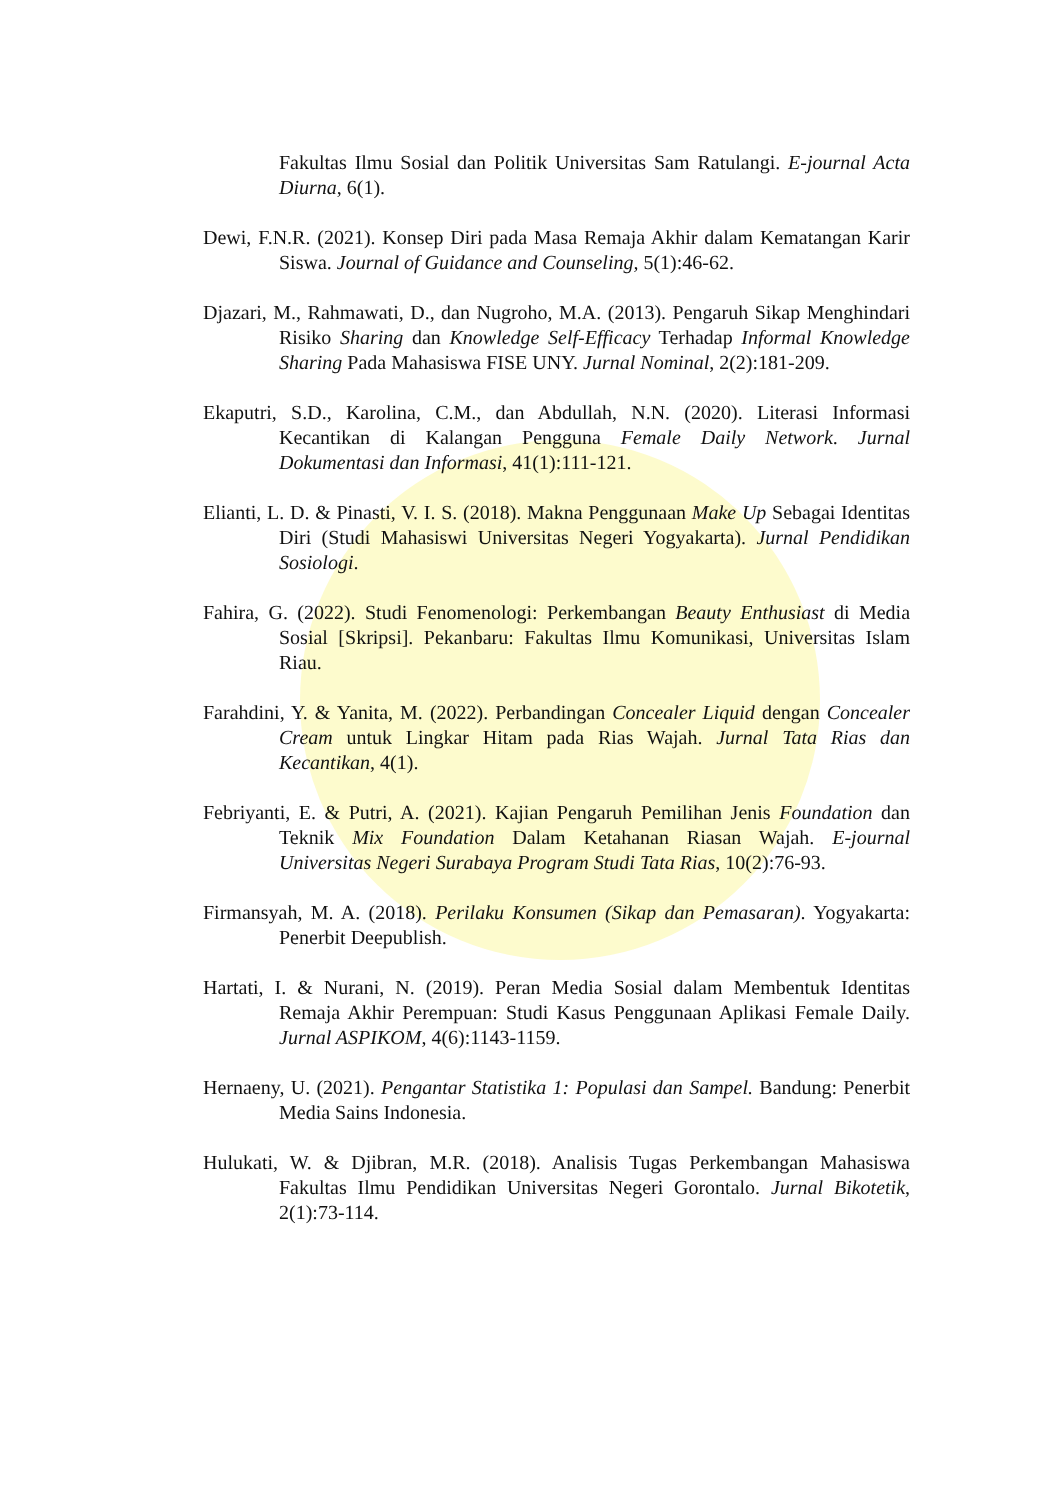Fakultas Ilmu Sosial dan Politik Universitas Sam Ratulangi. E-journal Acta Diurna, 6(1).
Dewi, F.N.R. (2021). Konsep Diri pada Masa Remaja Akhir dalam Kematangan Karir Siswa. Journal of Guidance and Counseling, 5(1):46-62.
Djazari, M., Rahmawati, D., dan Nugroho, M.A. (2013). Pengaruh Sikap Menghindari Risiko Sharing dan Knowledge Self-Efficacy Terhadap Informal Knowledge Sharing Pada Mahasiswa FISE UNY. Jurnal Nominal, 2(2):181-209.
Ekaputri, S.D., Karolina, C.M., dan Abdullah, N.N. (2020). Literasi Informasi Kecantikan di Kalangan Pengguna Female Daily Network. Jurnal Dokumentasi dan Informasi, 41(1):111-121.
Elianti, L. D. & Pinasti, V. I. S. (2018). Makna Penggunaan Make Up Sebagai Identitas Diri (Studi Mahasiswi Universitas Negeri Yogyakarta). Jurnal Pendidikan Sosiologi.
Fahira, G. (2022). Studi Fenomenologi: Perkembangan Beauty Enthusiast di Media Sosial [Skripsi]. Pekanbaru: Fakultas Ilmu Komunikasi, Universitas Islam Riau.
Farahdini, Y. & Yanita, M. (2022). Perbandingan Concealer Liquid dengan Concealer Cream untuk Lingkar Hitam pada Rias Wajah. Jurnal Tata Rias dan Kecantikan, 4(1).
Febriyanti, E. & Putri, A. (2021). Kajian Pengaruh Pemilihan Jenis Foundation dan Teknik Mix Foundation Dalam Ketahanan Riasan Wajah. E-journal Universitas Negeri Surabaya Program Studi Tata Rias, 10(2):76-93.
Firmansyah, M. A. (2018). Perilaku Konsumen (Sikap dan Pemasaran). Yogyakarta: Penerbit Deepublish.
Hartati, I. & Nurani, N. (2019). Peran Media Sosial dalam Membentuk Identitas Remaja Akhir Perempuan: Studi Kasus Penggunaan Aplikasi Female Daily. Jurnal ASPIKOM, 4(6):1143-1159.
Hernaeny, U. (2021). Pengantar Statistika 1: Populasi dan Sampel. Bandung: Penerbit Media Sains Indonesia.
Hulukati, W. & Djibran, M.R. (2018). Analisis Tugas Perkembangan Mahasiswa Fakultas Ilmu Pendidikan Universitas Negeri Gorontalo. Jurnal Bikotetik, 2(1):73-114.